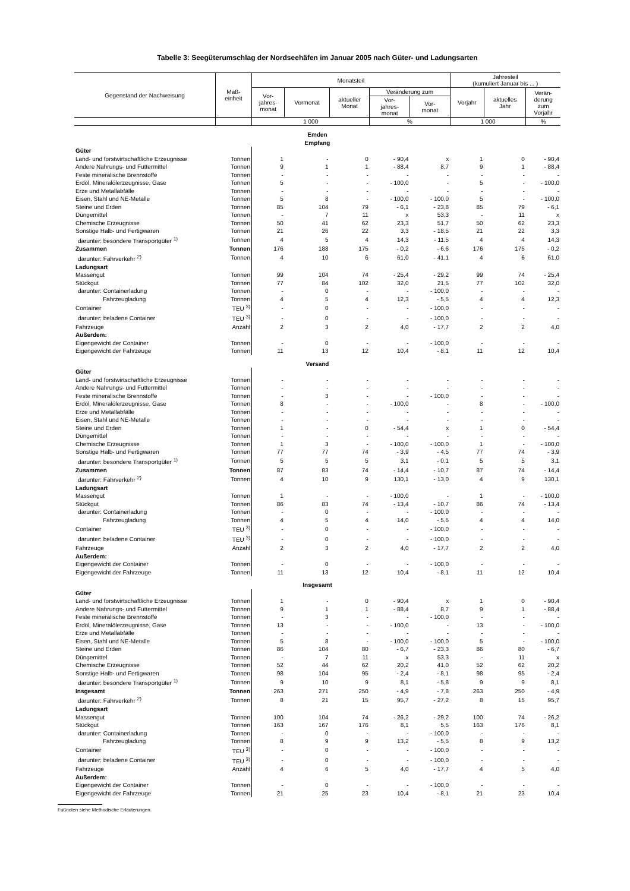Tabelle 3: Seegüterumschlag der Nordseehäfen im Januar 2005 nach Güter- und Ladungsarten
| Gegenstand der Nachweisung | Maß- einheit | Monatsteil | | | | | Jahresteil (kumuliert Januar bis ... ) | | |
| --- | --- | --- | --- | --- | --- | --- | --- | --- | --- |
| | | Vor- jahres- monat | Vormonat | aktueller Monat | Veränderung zum | | Vorjahr | aktuelles Jahr | Verän- derung zum Vorjahr |
| | | | | | Vor- jahres- monat | Vor- monat | | | |
| | | 1 000 | | | % | | 1 000 | | % |
| Emden Empfang | | | | | | | | | |
| Güter | | | | | | | | | |
| Land- und forstwirtschaftliche Erzeugnisse | Tonnen | 1 | - | 0 | - 90,4 | x | 1 | 0 | - 90,4 |
| Andere Nahrungs- und Futtermittel | Tonnen | 9 | 1 | 1 | - 88,4 | 8,7 | 9 | 1 | - 88,4 |
| Feste mineralische Brennstoffe | Tonnen | - | - | - | - | - | - | - | - |
| Erdöl, Mineralölerzeugnisse, Gase | Tonnen | 5 | - | - | - 100,0 | - | 5 | - | - 100,0 |
| Erze und Metallabfälle | Tonnen | - | - | - | - | - | - | - | - |
| Eisen, Stahl und NE-Metalle | Tonnen | 5 | 8 | - | - 100,0 | - 100,0 | 5 | - | - 100,0 |
| Steine und Erden | Tonnen | 85 | 104 | 79 | - 6,1 | - 23,8 | 85 | 79 | - 6,1 |
| Düngemittel | Tonnen | - | 7 | 11 | x | 53,3 | - | 11 | x |
| Chemische Erzeugnisse | Tonnen | 50 | 41 | 62 | 23,3 | 51,7 | 50 | 62 | 23,3 |
| Sonstige Halb- und Fertigwaren | Tonnen | 21 | 26 | 22 | 3,3 | - 18,5 | 21 | 22 | 3,3 |
| darunter: besondere Transportgüter <sup>1)</sup> | Tonnen | 4 | 5 | 4 | 14,3 | - 11,5 | 4 | 4 | 14,3 |
| Zusammen | Tonnen | 176 | 188 | 175 | - 0,2 | - 6,6 | 176 | 175 | - 0,2 |
| darunter: Fährverkehr <sup>2)</sup> | Tonnen | 4 | 10 | 6 | 61,0 | - 41,1 | 4 | 6 | 61,0 |
| Ladungsart | | | | | | | | | |
| Massengut | Tonnen | 99 | 104 | 74 | - 25,4 | - 29,2 | 99 | 74 | - 25,4 |
| Stückgut | Tonnen | 77 | 84 | 102 | 32,0 | 21,5 | 77 | 102 | 32,0 |
| darunter: Containerladung | Tonnen | - | 0 | - | - | - 100,0 | - | - | - |
| Fahrzeugladung | Tonnen | 4 | 5 | 4 | 12,3 | - 5,5 | 4 | 4 | 12,3 |
| Container | TEU <sup>3)</sup> | - | 0 | - | - | - 100,0 | - | - | - |
| darunter: beladene Container | TEU <sup>3)</sup> | - | 0 | - | - | - 100,0 | - | - | - |
| Fahrzeuge | Anzahl | 2 | 3 | 2 | 4,0 | - 17,7 | 2 | 2 | 4,0 |
| Außerdem: | | | | | | | | | |
| Eigengewicht der Container | Tonnen | - | 0 | - | - | - 100,0 | - | - | - |
| Eigengewicht der Fahrzeuge | Tonnen | 11 | 13 | 12 | 10,4 | - 8,1 | 11 | 12 | 10,4 |
| Versand | | | | | | | | | |
| Güter | | | | | | | | | |
| Land- und forstwirtschaftliche Erzeugnisse | Tonnen | - | - | - | - | - | - | - | - |
| Andere Nahrungs- und Futtermittel | Tonnen | - | - | - | - | - | - | - | - |
| Feste mineralische Brennstoffe | Tonnen | - | 3 | - | - | - 100,0 | - | - | - |
| Erdöl, Mineralölerzeugnisse, Gase | Tonnen | 8 | - | - | - 100,0 | - | 8 | - | - 100,0 |
| Erze und Metallabfälle | Tonnen | - | - | - | - | - | - | - | - |
| Eisen, Stahl und NE-Metalle | Tonnen | - | - | - | - | - | - | - | - |
| Steine und Erden | Tonnen | 1 | - | 0 | - 54,4 | x | 1 | 0 | - 54,4 |
| Düngemittel | Tonnen | - | - | - | - | - | - | - | - |
| Chemische Erzeugnisse | Tonnen | 1 | 3 | - | - 100,0 | - 100,0 | 1 | - | - 100,0 |
| Sonstige Halb- und Fertigwaren | Tonnen | 77 | 77 | 74 | - 3,9 | - 4,5 | 77 | 74 | - 3,9 |
| darunter: besondere Transportgüter <sup>1)</sup> | Tonnen | 5 | 5 | 5 | 3,1 | - 0,1 | 5 | 5 | 3,1 |
| Zusammen | Tonnen | 87 | 83 | 74 | - 14,4 | - 10,7 | 87 | 74 | - 14,4 |
| darunter: Fährverkehr <sup>2)</sup> | Tonnen | 4 | 10 | 9 | 130,1 | - 13,0 | 4 | 9 | 130,1 |
| Ladungsart | | | | | | | | | |
| Massengut | Tonnen | 1 | - | - | - 100,0 | - | 1 | - | - 100,0 |
| Stückgut | Tonnen | 86 | 83 | 74 | - 13,4 | - 10,7 | 86 | 74 | - 13,4 |
| darunter: Containerladung | Tonnen | - | 0 | - | - | - 100,0 | - | - | - |
| Fahrzeugladung | Tonnen | 4 | 5 | 4 | 14,0 | - 5,5 | 4 | 4 | 14,0 |
| Container | TEU <sup>3)</sup> | - | 0 | - | - | - 100,0 | - | - | - |
| darunter: beladene Container | TEU <sup>3)</sup> | - | 0 | - | - | - 100,0 | - | - | - |
| Fahrzeuge | Anzahl | 2 | 3 | 2 | 4,0 | - 17,7 | 2 | 2 | 4,0 |
| Außerdem: | | | | | | | | | |
| Eigengewicht der Container | Tonnen | - | 0 | - | - | - 100,0 | - | - | - |
| Eigengewicht der Fahrzeuge | Tonnen | 11 | 13 | 12 | 10,4 | - 8,1 | 11 | 12 | 10,4 |
| Insgesamt | | | | | | | | | |
| Güter | | | | | | | | | |
| Land- und forstwirtschaftliche Erzeugnisse | Tonnen | 1 | - | 0 | - 90,4 | x | 1 | 0 | - 90,4 |
| Andere Nahrungs- und Futtermittel | Tonnen | 9 | 1 | 1 | - 88,4 | 8,7 | 9 | 1 | - 88,4 |
| Feste mineralische Brennstoffe | Tonnen | - | 3 | - | - | - 100,0 | - | - | - |
| Erdöl, Mineralölerzeugnisse, Gase | Tonnen | 13 | - | - | - 100,0 | - | 13 | - | - 100,0 |
| Erze und Metallabfälle | Tonnen | - | - | - | - | - | - | - | - |
| Eisen, Stahl und NE-Metalle | Tonnen | 5 | 8 | - | - 100,0 | - 100,0 | 5 | - | - 100,0 |
| Steine und Erden | Tonnen | 86 | 104 | 80 | - 6,7 | - 23,3 | 86 | 80 | - 6,7 |
| Düngemittel | Tonnen | - | 7 | 11 | x | 53,3 | - | 11 | x |
| Chemische Erzeugnisse | Tonnen | 52 | 44 | 62 | 20,2 | 41,0 | 52 | 62 | 20,2 |
| Sonstige Halb- und Fertigwaren | Tonnen | 98 | 104 | 95 | - 2,4 | - 8,1 | 98 | 95 | - 2,4 |
| darunter: besondere Transportgüter <sup>1)</sup> | Tonnen | 9 | 10 | 9 | 8,1 | - 5,8 | 9 | 9 | 8,1 |
| Insgesamt | Tonnen | 263 | 271 | 250 | - 4,9 | - 7,8 | 263 | 250 | - 4,9 |
| darunter: Fährverkehr <sup>2)</sup> | Tonnen | 8 | 21 | 15 | 95,7 | - 27,2 | 8 | 15 | 95,7 |
| Ladungsart | | | | | | | | | |
| Massengut | Tonnen | 100 | 104 | 74 | - 26,2 | - 29,2 | 100 | 74 | - 26,2 |
| Stückgut | Tonnen | 163 | 167 | 176 | 8,1 | 5,5 | 163 | 176 | 8,1 |
| darunter: Containerladung | Tonnen | - | 0 | - | - | - 100,0 | - | - | - |
| Fahrzeugladung | Tonnen | 8 | 9 | 9 | 13,2 | - 5,5 | 8 | 9 | 13,2 |
| Container | TEU <sup>3)</sup> | - | 0 | - | - | - 100,0 | - | - | - |
| darunter: beladene Container | TEU <sup>3)</sup> | - | 0 | - | - | - 100,0 | - | - | - |
| Fahrzeuge | Anzahl | 4 | 6 | 5 | 4,0 | - 17,7 | 4 | 5 | 4,0 |
| Außerdem: | | | | | | | | | |
| Eigengewicht der Container | Tonnen | - | 0 | - | - | - 100,0 | - | - | - |
| Eigengewicht der Fahrzeuge | Tonnen | 21 | 25 | 23 | 10,4 | - 8,1 | 21 | 23 | 10,4 |
Fußnoten siehe Methodische Erläuterungen.